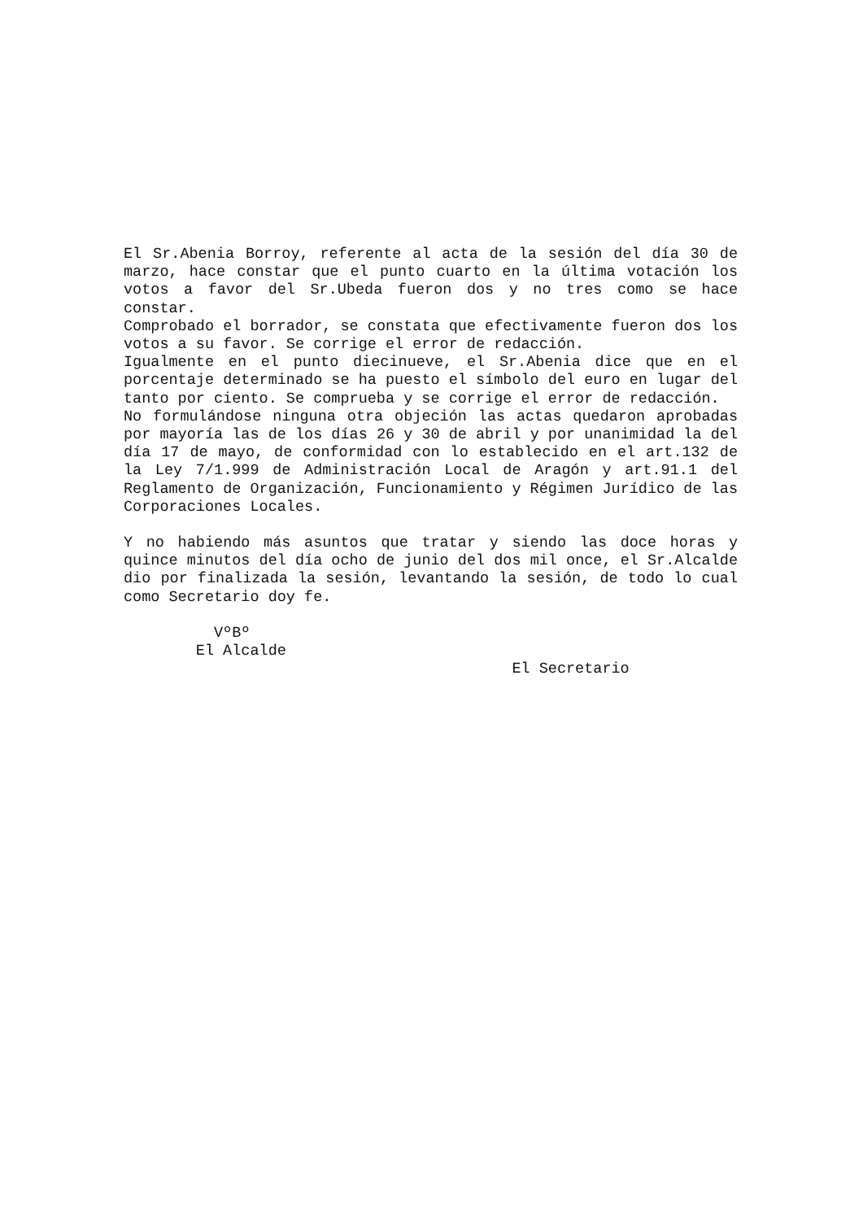El Sr.Abenia Borroy, referente al acta de la sesión del día 30 de marzo, hace constar que el punto cuarto en la última votación los votos a favor del Sr.Ubeda fueron dos y no tres como se hace constar.
Comprobado el borrador, se constata que efectivamente fueron dos los votos a su favor. Se corrige el error de redacción.
Igualmente en el punto diecinueve, el Sr.Abenia dice que en el porcentaje determinado se ha puesto el símbolo del euro en lugar del tanto por ciento. Se comprueba y se corrige el error de redacción.
No formulándose ninguna otra objeción las actas quedaron aprobadas por mayoría las de los días 26 y 30 de abril y por unanimidad la del día 17 de mayo, de conformidad con lo establecido en el art.132 de la Ley 7/1.999 de Administración Local de Aragón y art.91.1 del Reglamento de Organización, Funcionamiento y Régimen Jurídico de las Corporaciones Locales.
Y no habiendo más asuntos que tratar y siendo las doce horas y quince minutos del día ocho de junio del dos mil once, el Sr.Alcalde dio por finalizada la sesión, levantando la sesión, de todo lo cual como Secretario doy fe.
VºBº El Alcalde
El Secretario